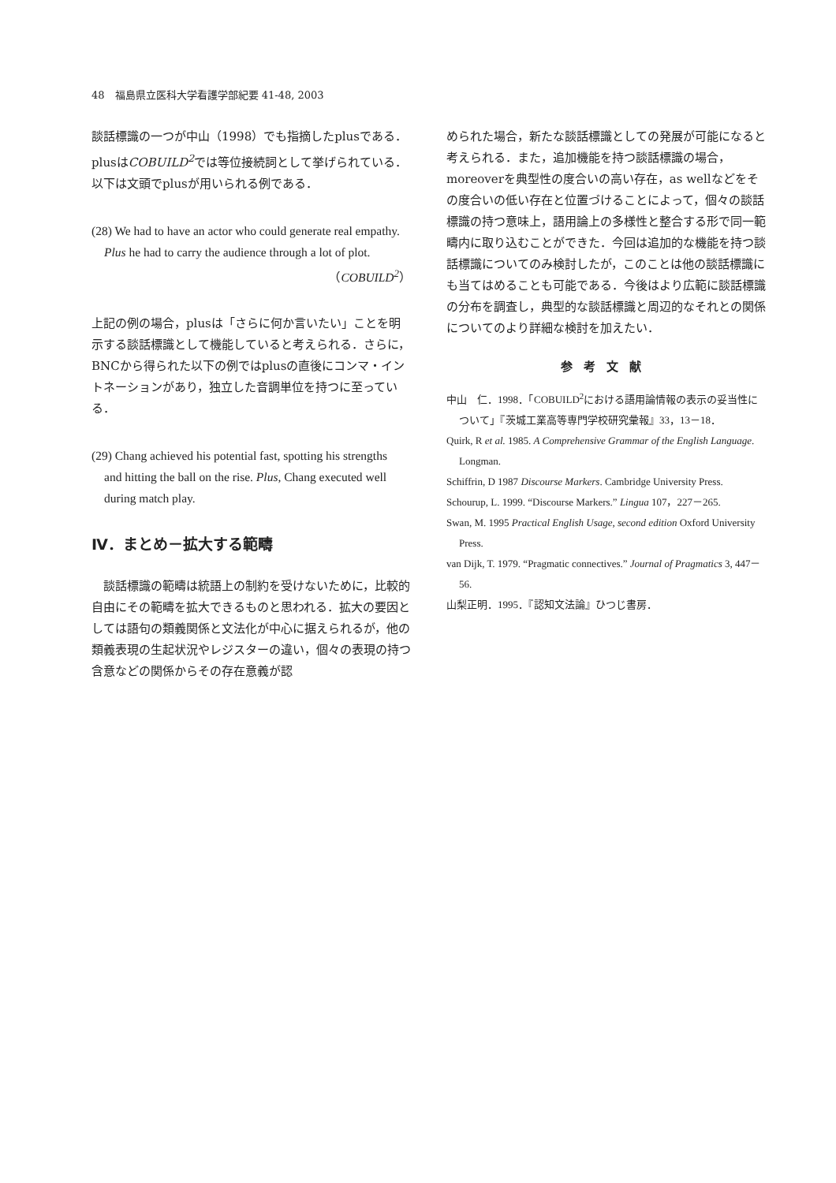48　福島県立医科大学看護学部紀要 41-48, 2003
談話標識の一つが中山（1998）でも指摘したplusである．plusはCOBUILD<sup>2</sup>では等位接続詞として挙げられている．以下は文頭でplusが用いられる例である．
(28) We had to have an actor who could generate real empathy.
Plus he had to carry the audience through a lot of plot.
（COBUILD<sup>2</sup>）
上記の例の場合，plusは「さらに何か言いたい」ことを明示する談話標識として機能していると考えられる．さらに，BNCから得られた以下の例ではplusの直後にコンマ・イントネーションがあり，独立した音調単位を持つに至っている．
(29) Chang achieved his potential fast, spotting his strengths
and hitting the ball on the rise. Plus, Chang executed well during match play.
Ⅳ．まとめ－拡大する範疇
　談話標識の範疇は統語上の制約を受けないために，比較的自由にその範疇を拡大できるものと思われる．拡大の要因としては語句の類義関係と文法化が中心に据えられるが，他の類義表現の生起状況やレジスターの違い，個々の表現の持つ含意などの関係からその存在意義が認
められた場合，新たな談話標識としての発展が可能になると考えられる．また，追加機能を持つ談話標識の場合，moreoverを典型性の度合いの高い存在，as wellなどをその度合いの低い存在と位置づけることによって，個々の談話標識の持つ意味上，語用論上の多様性と整合する形で同一範疇内に取り込むことができた．今回は追加的な機能を持つ談話標識についてのみ検討したが，このことは他の談話標識にも当てはめることも可能である．今後はより広範に談話標識の分布を調査し，典型的な談話標識と周辺的なそれとの関係についてのより詳細な検討を加えたい．
参考文献
中山　仁．1998．「COBUILD<sup>2</sup>における語用論情報の表示の妥当性について」『茨城工業高等専門学校研究彙報』33，13－18．
Quirk, R et al. 1985. A Comprehensive Grammar of the English Language. Longman.
Schiffrin, D 1987 Discourse Markers. Cambridge University Press.
Schourup, L. 1999. “Discourse Markers.” Lingua 107，227－265.
Swan, M. 1995 Practical English Usage, second edition Oxford University Press.
van Dijk, T. 1979. “Pragmatic connectives.” Journal of Pragmatics 3, 447－56.
山梨正明．1995．『認知文法論』ひつじ書房．